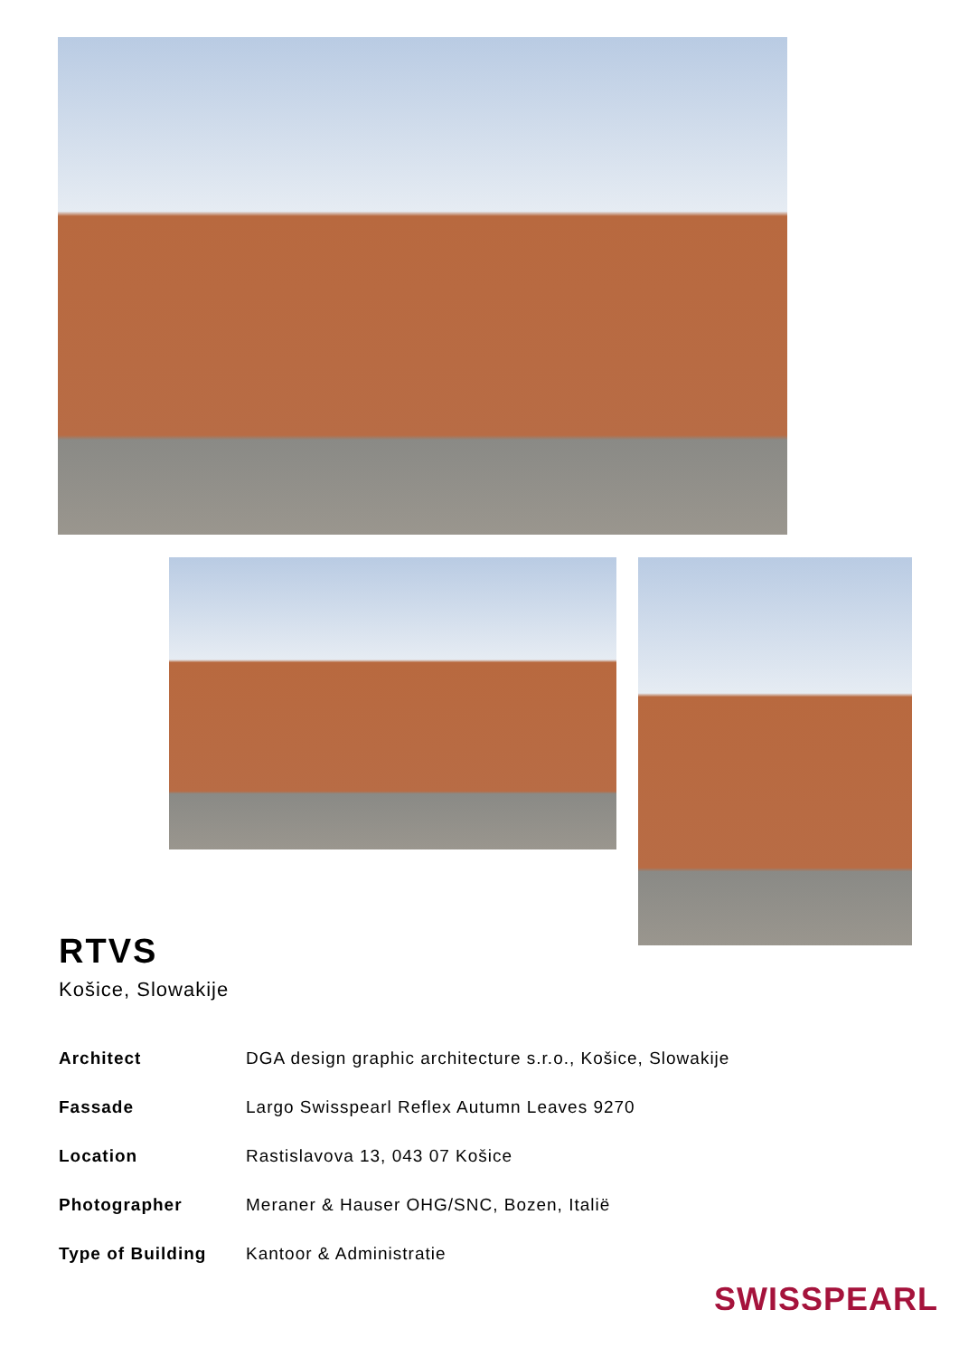RTVS
Košice, Slowakije
| Architect | DGA design graphic architecture s.r.o., Košice, Slowakije |
| Fassade | Largo Swisspearl Reflex Autumn Leaves 9270 |
| Location | Rastislavova 13, 043 07 Košice |
| Photographer | Meraner & Hauser OHG/SNC, Bozen, Italië |
| Type of Building | Kantoor & Administratie |
SWISSPEARL